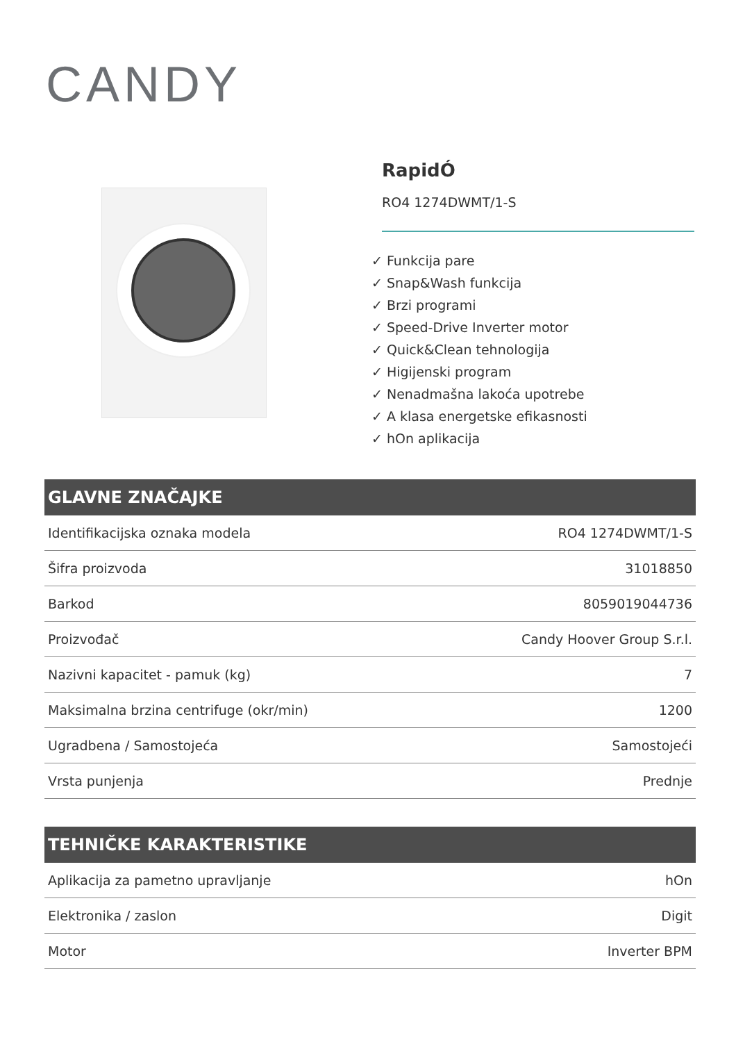CANDY
RapidÓ
RO4 1274DWMT/1-S
✓ Funkcija pare
✓ Snap&Wash funkcija
✓ Brzi programi
✓ Speed-Drive Inverter motor
✓ Quick&Clean tehnologija
✓ Higijenski program
✓ Nenadmašna lakoća upotrebe
✓ A klasa energetske efikasnosti
✓ hOn aplikacija
| GLAVNE ZNAČAJKE | |
| --- | --- |
| Identifikacijska oznaka modela | RO4 1274DWMT/1-S |
| Šifra proizvoda | 31018850 |
| Barkod | 8059019044736 |
| Proizvođač | Candy Hoover Group S.r.l. |
| Nazivni kapacitet - pamuk (kg) | 7 |
| Maksimalna brzina centrifuge (okr/min) | 1200 |
| Ugradbena / Samostojeća | Samostojeći |
| Vrsta punjenja | Prednje |
| TEHNIČKE KARAKTERISTIKE | |
| --- | --- |
| Aplikacija za pametno upravljanje | hOn |
| Elektronika / zaslon | Digit |
| Motor | Inverter BPM |